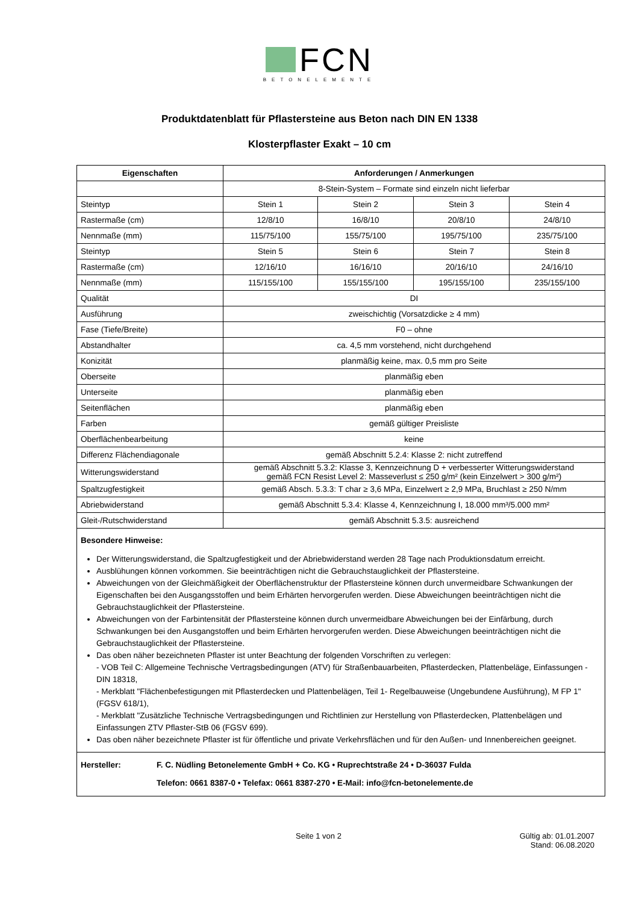FCN
BETONELEMENTE
Produktdatenblatt für Pflastersteine aus Beton nach DIN EN 1338
Klosterpflaster Exakt – 10 cm
| Eigenschaften | Anforderungen / Anmerkungen | | | |
| --- | --- | --- | --- | --- |
| | 8-Stein-System – Formate sind einzeln nicht lieferbar | | | |
| Steintyp | Stein 1 | Stein 2 | Stein 3 | Stein 4 |
| Rastermaße (cm) | 12/8/10 | 16/8/10 | 20/8/10 | 24/8/10 |
| Nennmaße (mm) | 115/75/100 | 155/75/100 | 195/75/100 | 235/75/100 |
| Steintyp | Stein 5 | Stein 6 | Stein 7 | Stein 8 |
| Rastermaße (cm) | 12/16/10 | 16/16/10 | 20/16/10 | 24/16/10 |
| Nennmaße (mm) | 115/155/100 | 155/155/100 | 195/155/100 | 235/155/100 |
| Qualität | DI | | | |
| Ausführung | zweischichtig (Vorsatzdicke ≥ 4 mm) | | | |
| Fase (Tiefe/Breite) | F0 – ohne | | | |
| Abstandhalter | ca. 4,5 mm vorstehend, nicht durchgehend | | | |
| Konizität | planmäßig keine, max. 0,5 mm pro Seite | | | |
| Oberseite | planmäßig eben | | | |
| Unterseite | planmäßig eben | | | |
| Seitenflächen | planmäßig eben | | | |
| Farben | gemäß gültiger Preisliste | | | |
| Oberflächenbearbeitung | keine | | | |
| Differenz Flächendiagonale | gemäß Abschnitt 5.2.4: Klasse 2: nicht zutreffend | | | |
| Witterungswiderstand | gemäß Abschnitt 5.3.2: Klasse 3, Kennzeichnung D + verbesserter Witterungswiderstand gemäß FCN Resist Level 2: Masseverlust ≤ 250 g/m² (kein Einzelwert > 300 g/m²) | | | |
| Spaltzugfestigkeit | gemäß Absch. 5.3.3: T char ≥ 3,6 MPa, Einzelwert ≥ 2,9 MPa, Bruchlast ≥ 250 N/mm | | | |
| Abriebwiderstand | gemäß Abschnitt 5.3.4: Klasse 4, Kennzeichnung I, 18.000 mm³/5.000 mm² | | | |
| Gleit-/Rutschwiderstand | gemäß Abschnitt 5.3.5: ausreichend | | | |
Besondere Hinweise:
Der Witterungswiderstand, die Spaltzugfestigkeit und der Abriebwiderstand werden 28 Tage nach Produktionsdatum erreicht.
Ausblühungen können vorkommen. Sie beeinträchtigen nicht die Gebrauchstauglichkeit der Pflastersteine.
Abweichungen von der Gleichmäßigkeit der Oberflächenstruktur der Pflastersteine können durch unvermeidbare Schwankungen der Eigenschaften bei den Ausgangsstoffen und beim Erhärten hervorgerufen werden. Diese Abweichungen beeinträchtigen nicht die Gebrauchstauglichkeit der Pflastersteine.
Abweichungen von der Farbintensität der Pflastersteine können durch unvermeidbare Abweichungen bei der Einfärbung, durch Schwankungen bei den Ausgangstoffen und beim Erhärten hervorgerufen werden. Diese Abweichungen beeinträchtigen nicht die Gebrauchstauglichkeit der Pflastersteine.
Das oben näher bezeichneten Pflaster ist unter Beachtung der folgenden Vorschriften zu verlegen:
- VOB Teil C: Allgemeine Technische Vertragsbedingungen (ATV) für Straßenbauarbeiten, Pflasterdecken, Plattenbeläge, Einfassungen - DIN 18318,
- Merkblatt "Flächenbefestigungen mit Pflasterdecken und Plattenbelägen, Teil 1- Regelbauweise (Ungebundene Ausführung), M FP 1" (FGSV 618/1),
- Merkblatt "Zusätzliche Technische Vertragsbedingungen und Richtlinien zur Herstellung von Pflasterdecken, Plattenbelägen und Einfassungen ZTV Pflaster-StB 06 (FGSV 699).
Das oben näher bezeichnete Pflaster ist für öffentliche und private Verkehrsflächen und für den Außen- und Innenbereichen geeignet.
Hersteller: F. C. Nüdling Betonelemente GmbH + Co. KG • Ruprechtstraße 24 • D-36037 Fulda
Telefon: 0661 8387-0 • Telefax: 0661 8387-270 • E-Mail: info@fcn-betonelemente.de
Seite 1 von 2 Gültig ab: 01.01.2007
Stand: 06.08.2020